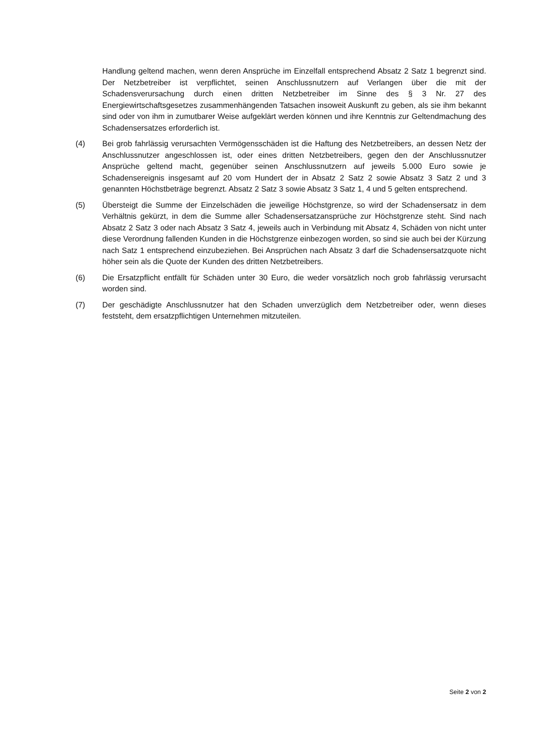Handlung geltend machen, wenn deren Ansprüche im Einzelfall entsprechend Absatz 2 Satz 1 begrenzt sind. Der Netzbetreiber ist verpflichtet, seinen Anschlussnutzern auf Verlangen über die mit der Schadensverursachung durch einen dritten Netzbetreiber im Sinne des § 3 Nr. 27 des Energiewirtschaftsgesetzes zusammenhängenden Tatsachen insoweit Auskunft zu geben, als sie ihm bekannt sind oder von ihm in zumutbarer Weise aufgeklärt werden können und ihre Kenntnis zur Geltendmachung des Schadensersatzes erforderlich ist.
(4) Bei grob fahrlässig verursachten Vermögensschäden ist die Haftung des Netzbetreibers, an dessen Netz der Anschlussnutzer angeschlossen ist, oder eines dritten Netzbetreibers, gegen den der Anschlussnutzer Ansprüche geltend macht, gegenüber seinen Anschlussnutzern auf jeweils 5.000 Euro sowie je Schadensereignis insgesamt auf 20 vom Hundert der in Absatz 2 Satz 2 sowie Absatz 3 Satz 2 und 3 genannten Höchstbeträge begrenzt. Absatz 2 Satz 3 sowie Absatz 3 Satz 1, 4 und 5 gelten entsprechend.
(5) Übersteigt die Summe der Einzelschäden die jeweilige Höchstgrenze, so wird der Schadensersatz in dem Verhältnis gekürzt, in dem die Summe aller Schadensersatzansprüche zur Höchstgrenze steht. Sind nach Absatz 2 Satz 3 oder nach Absatz 3 Satz 4, jeweils auch in Verbindung mit Absatz 4, Schäden von nicht unter diese Verordnung fallenden Kunden in die Höchstgrenze einbezogen worden, so sind sie auch bei der Kürzung nach Satz 1 entsprechend einzubeziehen. Bei Ansprüchen nach Absatz 3 darf die Schadensersatzquote nicht höher sein als die Quote der Kunden des dritten Netzbetreibers.
(6) Die Ersatzpflicht entfällt für Schäden unter 30 Euro, die weder vorsätzlich noch grob fahrlässig verursacht worden sind.
(7) Der geschädigte Anschlussnutzer hat den Schaden unverzüglich dem Netzbetreiber oder, wenn dieses feststeht, dem ersatzpflichtigen Unternehmen mitzuteilen.
Seite 2 von 2